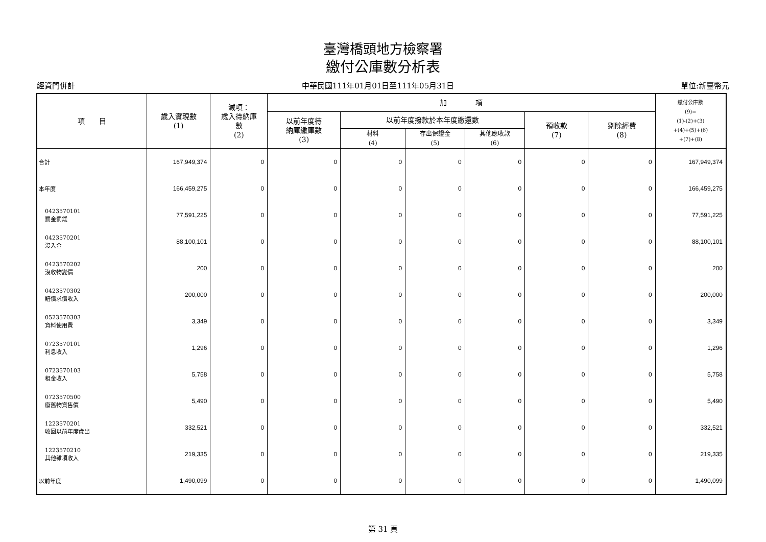臺灣橋頭地方檢察署
繳付公庫數分析表
經資門併計 中華民國111年01月01日至111年05月31日 單位:新臺幣元
| 項 目 | 歲入實現數 (1) | 減項： 歲入待納庫 數 (2) | 加 項 | | | | | | 繳付公庫數 (9)= (1)-(2)+(3) +(4)+(5)+(6) +(7)+(8) |
| --- | --- | --- | --- | --- | --- | --- | --- | --- | --- |
| | | | 以前年度待 納庫繳庫數 (3) | 以前年度撥款於本年度繳還數 | | | 預收款 (7) | 剔除經費 (8) | |
| | | | | 材料 (4) | 存出保證金 (5) | 其他應收款 (6) | | | |
| 合計 | 167,949,374 | 0 | 0 | 0 | 0 | 0 | 0 | 0 | 167,949,374 |
| 本年度 | 166,459,275 | 0 | 0 | 0 | 0 | 0 | 0 | 0 | 166,459,275 |
| 0423570101 罰金罰鍰 | 77,591,225 | 0 | 0 | 0 | 0 | 0 | 0 | 0 | 77,591,225 |
| 0423570201 沒入金 | 88,100,101 | 0 | 0 | 0 | 0 | 0 | 0 | 0 | 88,100,101 |
| 0423570202 沒收物變價 | 200 | 0 | 0 | 0 | 0 | 0 | 0 | 0 | 200 |
| 0423570302 賠償求償收入 | 200,000 | 0 | 0 | 0 | 0 | 0 | 0 | 0 | 200,000 |
| 0523570303 資料使用費 | 3,349 | 0 | 0 | 0 | 0 | 0 | 0 | 0 | 3,349 |
| 0723570101 利息收入 | 1,296 | 0 | 0 | 0 | 0 | 0 | 0 | 0 | 1,296 |
| 0723570103 租金收入 | 5,758 | 0 | 0 | 0 | 0 | 0 | 0 | 0 | 5,758 |
| 0723570500 廢舊物資售價 | 5,490 | 0 | 0 | 0 | 0 | 0 | 0 | 0 | 5,490 |
| 1223570201 收回以前年度歲出 | 332,521 | 0 | 0 | 0 | 0 | 0 | 0 | 0 | 332,521 |
| 1223570210 其他雜項收入 | 219,335 | 0 | 0 | 0 | 0 | 0 | 0 | 0 | 219,335 |
| 以前年度 | 1,490,099 | 0 | 0 | 0 | 0 | 0 | 0 | 0 | 1,490,099 |
第 31 頁